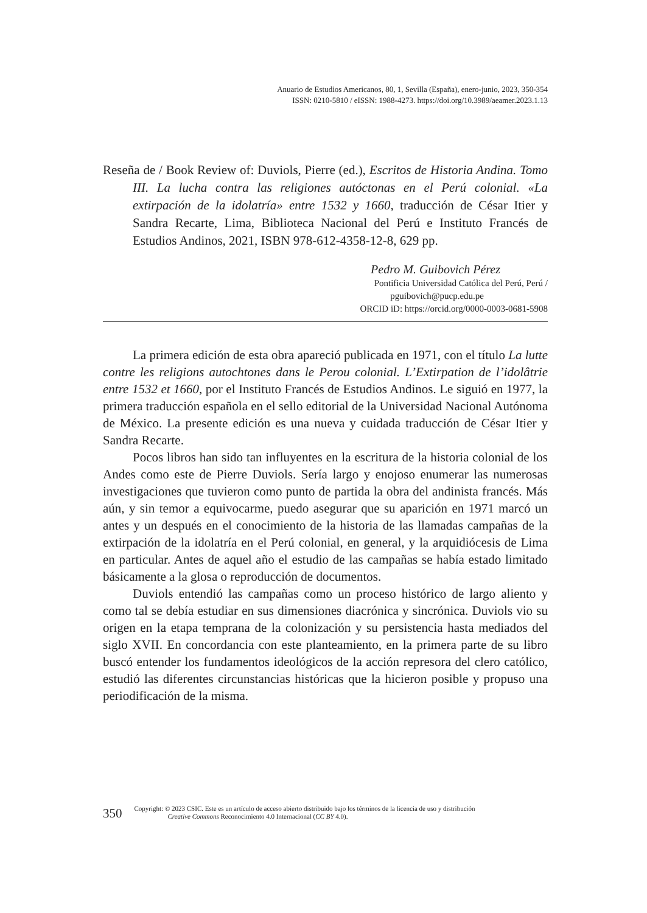Anuario de Estudios Americanos, 80, 1, Sevilla (España), enero-junio, 2023, 350-354
ISSN: 0210-5810 / eISSN: 1988-4273. https://doi.org/10.3989/aeamer.2023.1.13
Reseña de / Book Review of: Duviols, Pierre (ed.), Escritos de Historia Andina. Tomo III. La lucha contra las religiones autóctonas en el Perú colonial. «La extirpación de la idolatría» entre 1532 y 1660, traducción de César Itier y Sandra Recarte, Lima, Biblioteca Nacional del Perú e Instituto Francés de Estudios Andinos, 2021, ISBN 978-612-4358-12-8, 629 pp.
Pedro M. Guibovich Pérez
Pontificia Universidad Católica del Perú, Perú /
pguibovich@pucp.edu.pe
ORCID iD: https://orcid.org/0000-0003-0681-5908
La primera edición de esta obra apareció publicada en 1971, con el título La lutte contre les religions autochtones dans le Perou colonial. L’Extirpation de l’idolâtrie entre 1532 et 1660, por el Instituto Francés de Estudios Andinos. Le siguió en 1977, la primera traducción española en el sello editorial de la Universidad Nacional Autónoma de México. La presente edición es una nueva y cuidada traducción de César Itier y Sandra Recarte.
Pocos libros han sido tan influyentes en la escritura de la historia colonial de los Andes como este de Pierre Duviols. Sería largo y enojoso enumerar las numerosas investigaciones que tuvieron como punto de partida la obra del andinista francés. Más aún, y sin temor a equivocarme, puedo asegurar que su aparición en 1971 marcó un antes y un después en el conocimiento de la historia de las llamadas campañas de la extirpación de la idolatría en el Perú colonial, en general, y la arquidiócesis de Lima en particular. Antes de aquel año el estudio de las campañas se había estado limitado básicamente a la glosa o reproducción de documentos.
Duviols entendió las campañas como un proceso histórico de largo aliento y como tal se debía estudiar en sus dimensiones diacrónica y sincrónica. Duviols vio su origen en la etapa temprana de la colonización y su persistencia hasta mediados del siglo XVII. En concordancia con este planteamiento, en la primera parte de su libro buscó entender los fundamentos ideológicos de la acción represora del clero católico, estudió las diferentes circunstancias históricas que la hicieron posible y propuso una periodificación de la misma.
350
Copyright: © 2023 CSIC. Este es un artículo de acceso abierto distribuido bajo los términos de la licencia de uso y distribución
Creative Commons Reconocimiento 4.0 Internacional (CC BY 4.0).